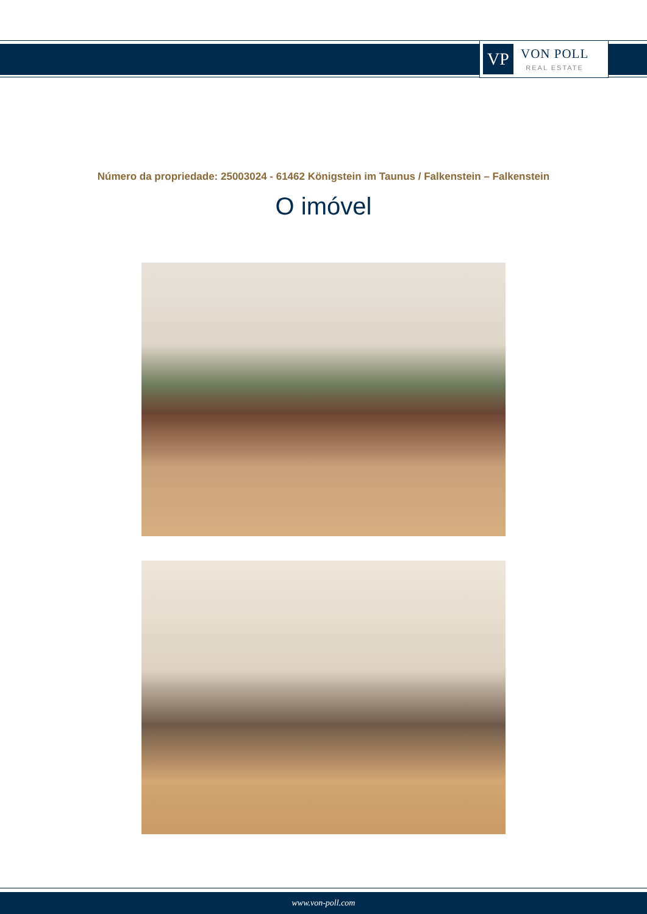VP
VON POLL
REAL ESTATE
Número da propriedade: 25003024 - 61462 Königstein im Taunus / Falkenstein – Falkenstein
O imóvel
www.von-poll.com